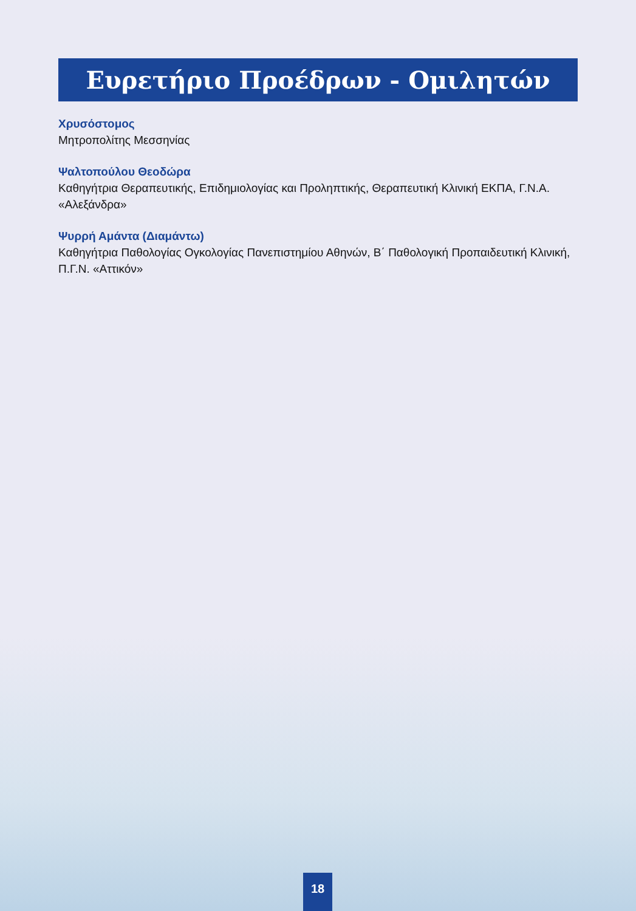Ευρετήριο Προέδρων - Ομιλητών
Χρυσόστομος
Μητροπολίτης Μεσσηνίας
Ψαλτοπούλου Θεοδώρα
Καθηγήτρια Θεραπευτικής, Επιδημιολογίας και Προληπτικής, Θεραπευτική Κλινική ΕΚΠΑ, Γ.Ν.Α. «Αλεξάνδρα»
Ψυρρή Αμάντα (Διαμάντω)
Καθηγήτρια Παθολογίας Ογκολογίας Πανεπιστημίου Αθηνών, Β΄ Παθολογική Προπαιδευτική Κλινική, Π.Γ.Ν. «Αττικόν»
18